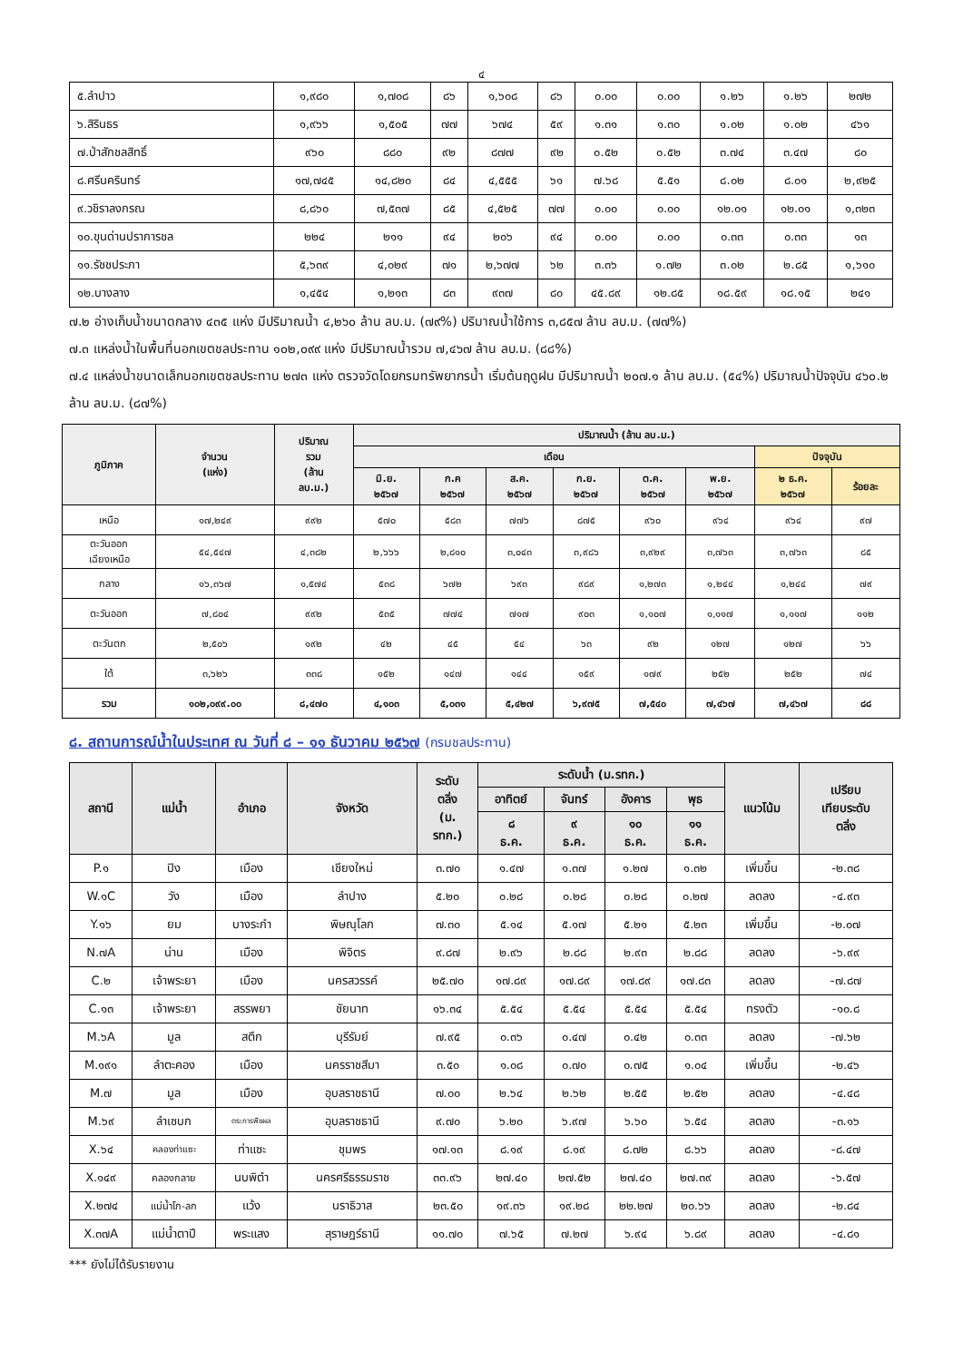๔
| ๕.ลำปาว | ๑,๙๘๐ | ๑,๗๐๘ | ๘๖ | ๑,๖๐๘ | ๘๖ | ๐.๐๐ | ๐.๐๐ | ๑.๒๖ | ๑.๒๖ | ๒๗๒ |
| ๖.สิรินธร | ๑,๙๖๖ | ๑,๕๐๕ | ๗๗ | ๖๗๔ | ๕๙ | ๑.๓๑ | ๑.๓๐ | ๑.๐๒ | ๑.๐๒ | ๔๖๑ |
| ๗.ป่าสักชลสิทธิ์ | ๙๖๐ | ๘๘๐ | ๙๒ | ๘๗๗ | ๙๒ | ๐.๕๒ | ๐.๕๒ | ๓.๗๔ | ๓.๔๗ | ๘๐ |
| ๘.ศรีนครินทร์ | ๑๗,๗๔๕ | ๑๔,๘๒๐ | ๘๔ | ๔,๕๕๕ | ๖๑ | ๗.๖๘ | ๕.๕๑ | ๘.๐๒ | ๘.๐๑ | ๒,๙๒๕ |
| ๙.วชิราลงกรณ | ๘,๘๖๐ | ๗,๕๓๗ | ๘๕ | ๔,๕๒๕ | ๗๗ | ๐.๐๐ | ๐.๐๐ | ๑๒.๐๑ | ๑๒.๐๑ | ๑,๓๒๓ |
| ๑๐.ขุนด่านปราการชล | ๒๒๔ | ๒๑๑ | ๙๔ | ๒๐๖ | ๙๔ | ๐.๐๐ | ๐.๐๐ | ๐.๓๓ | ๐.๓๓ | ๑๓ |
| ๑๑.รัชชประภา | ๕,๖๓๙ | ๔,๐๒๙ | ๗๑ | ๒,๖๗๗ | ๖๒ | ๓.๓๖ | ๑.๗๒ | ๓.๐๒ | ๒.๘๕ | ๑,๖๑๐ |
| ๑๒.บางลาง | ๑,๔๕๔ | ๑,๒๑๓ | ๘๓ | ๙๓๗ | ๘๐ | ๔๕.๘๙ | ๑๒.๘๕ | ๑๘.๕๙ | ๑๘.๑๕ | ๒๔๑ |
๗.๒ อ่างเก็บน้ำขนาดกลาง ๔๓๕ แห่ง มีปริมาณน้ำ ๔,๒๖๐ ล้าน ลบ.ม. (๗๙%) ปริมาณน้ำใช้การ ๓,๘๕๗ ล้าน ลบ.ม. (๗๗%)
๗.๓ แหล่งน้ำในพื้นที่นอกเขตชลประทาน ๑๐๒,๐๙๙ แห่ง มีปริมาณน้ำรวม ๗,๔๖๗ ล้าน ลบ.ม. (๘๘%)
๗.๔ แหล่งน้ำขนาดเล็กนอกเขตชลประทาน ๒๗๓ แห่ง ตรวจวัดโดยกรมทรัพยากรน้ำ เริ่มต้นฤดูฝน มีปริมาณน้ำ ๒๐๗.๑ ล้าน ลบ.ม. (๕๔%) ปริมาณน้ำปัจจุบัน ๔๖๐.๒ ล้าน ลบ.ม. (๘๗%)
| ภูมิภาค | จำนวน (แห่ง) | ปริมาณ รวม (ล้าน ลบ.ม.) | ปริมาณน้ำ (ล้าน ลบ.ม.) | | | | | | | |
| --- | --- | --- | --- | --- | --- | --- | --- | --- | --- | --- |
| | | | เดือน | | | | | | ปัจจุบัน | |
| | | | มิ.ย. ๒๕๖๗ | ก.ค ๒๕๖๗ | ส.ค. ๒๕๖๗ | ก.ย. ๒๕๖๗ | ต.ค. ๒๕๖๗ | พ.ย. ๒๕๖๗ | ๒ ธ.ค. ๒๕๖๗ | ร้อยละ |
| เหนือ | ๑๗,๒๔๙ | ๙๙๒ | ๕๗๐ | ๕๘๓ | ๗๗๖ | ๘๗๕ | ๙๖๐ | ๙๖๔ | ๙๖๔ | ๙๗ |
| ตะวันออก เฉียงเหนือ | ๕๔,๕๔๗ | ๔,๓๘๒ | ๒,๖๖๖ | ๒,๘๑๐ | ๓,๐๔๓ | ๓,๙๘๖ | ๓,๙๒๙ | ๓,๗๖๓ | ๓,๗๖๓ | ๘๕ |
| กลาง | ๑๖,๓๖๗ | ๑,๕๗๔ | ๕๓๘ | ๖๗๒ | ๖๙๓ | ๙๘๙ | ๑,๒๗๓ | ๑,๒๔๔ | ๑,๒๔๔ | ๗๙ |
| ตะวันออก | ๗,๘๐๔ | ๙๙๒ | ๕๓๕ | ๗๗๔ | ๗๑๗ | ๙๐๓ | ๑,๑๐๗ | ๑,๑๑๗ | ๑,๑๑๗ | ๑๑๒ |
| ตะวันตก | ๒,๕๐๖ | ๑๙๒ | ๔๒ | ๔๕ | ๕๔ | ๖๓ | ๙๒ | ๑๒๗ | ๑๒๗ | ๖๖ |
| ใต้ | ๓,๖๒๖ | ๓๓๘ | ๑๕๒ | ๑๔๗ | ๑๔๔ | ๑๕๙ | ๑๗๙ | ๒๕๒ | ๒๕๒ | ๗๔ |
| รวม | ๑๐๒,๐๙๙.๐๐ | ๘,๔๗๐ | ๔,๑๐๓ | ๕,๐๓๑ | ๕,๔๒๗ | ๖,๙๗๕ | ๗,๕๔๐ | ๗,๔๖๗ | ๗,๔๖๗ | ๘๘ |
๘. สถานการณ์น้ำในประเทศ ณ วันที่ ๘ – ๑๑ ธันวาคม ๒๕๖๗ (กรมชลประทาน)
| สถานี | แม่น้ำ | อำเภอ | จังหวัด | ระดับ ตลิ่ง (ม. รทก.) | ระดับน้ำ (ม.รทก.) | | | | แนวโน้ม | เปรียบ เทียบระดับ ตลิ่ง |
| --- | --- | --- | --- | --- | --- | --- | --- | --- | --- | --- |
| | | | | | อาทิตย์ | จันทร์ | อังคาร | พุธ | | |
| | | | | | ๘ ธ.ค. | ๙ ธ.ค. | ๑๐ ธ.ค. | ๑๑ ธ.ค. | | |
| P.๑ | ปิง | เมือง | เชียงใหม่ | ๓.๗๐ | ๑.๔๗ | ๑.๓๗ | ๑.๒๗ | ๑.๓๒ | เพิ่มขึ้น | -๒.๓๘ |
| W.๑C | วัง | เมือง | ลำปาง | ๕.๒๐ | ๐.๒๘ | ๐.๒๘ | ๐.๒๘ | ๐.๒๗ | ลดลง | -๔.๙๓ |
| Y.๑๖ | ยม | บางระกำ | พิษณุโลก | ๗.๓๐ | ๕.๑๔ | ๕.๑๗ | ๕.๒๑ | ๕.๒๓ | เพิ่มขึ้น | -๒.๐๗ |
| N.๗A | น่าน | เมือง | พิจิตร | ๙.๘๗ | ๒.๙๖ | ๒.๘๘ | ๒.๙๓ | ๒.๘๘ | ลดลง | -๖.๙๙ |
| C.๒ | เจ้าพระยา | เมือง | นครสวรรค์ | ๒๕.๗๐ | ๑๗.๘๙ | ๑๗.๘๙ | ๑๗.๘๙ | ๑๗.๘๓ | ลดลง | -๗.๘๗ |
| C.๑๓ | เจ้าพระยา | สรรพยา | ชัยนาท | ๑๖.๓๔ | ๕.๕๔ | ๕.๕๔ | ๕.๕๔ | ๕.๕๔ | ทรงตัว | -๑๐.๘ |
| M.๖A | มูล | สตึก | บุรีรัมย์ | ๗.๙๕ | ๐.๓๖ | ๐.๔๗ | ๐.๔๒ | ๐.๓๓ | ลดลง | -๗.๖๒ |
| M.๑๙๑ | ลำตะคอง | เมือง | นครราชสีมา | ๓.๕๐ | ๑.๐๘ | ๐.๗๐ | ๐.๗๕ | ๑.๐๔ | เพิ่มขึ้น | -๒.๔๖ |
| M.๗ | มูล | เมือง | อุบลราชธานี | ๗.๐๐ | ๒.๖๔ | ๒.๖๒ | ๒.๕๕ | ๒.๕๒ | ลดลง | -๔.๔๘ |
| M.๖๙ | ลำเซบก | ตระการพืชผล | อุบลราชธานี | ๙.๗๐ | ๖.๒๐ | ๖.๙๗ | ๖.๖๐ | ๖.๕๔ | ลดลง | -๓.๑๖ |
| X.๖๔ | คลองท่าแซะ | ท่าแซะ | ชุมพร | ๑๗.๑๓ | ๘.๑๙ | ๘.๑๙ | ๘.๗๒ | ๘.๖๖ | ลดลง | -๘.๔๗ |
| X.๑๔๙ | คลองกลาย | นบพิตำ | นครศรีธรรมราช | ๓๓.๙๖ | ๒๗.๔๐ | ๒๗.๕๒ | ๒๗.๔๐ | ๒๗.๓๙ | ลดลง | -๖.๕๗ |
| X.๒๗๔ | แม่น้ำโก-ลก | แว้ง | นราธิวาส | ๒๓.๕๐ | ๑๙.๓๖ | ๑๙.๒๘ | ๒๒.๒๗ | ๒๐.๖๖ | ลดลง | -๒.๘๔ |
| X.๓๗A | แม่น้ำตาปี | พระแสง | สุราษฎร์ธานี | ๑๑.๗๐ | ๗.๖๕ | ๗.๒๗ | ๖.๙๔ | ๖.๘๙ | ลดลง | -๔.๘๑ |
*** ยังไม่ได้รับรายงาน